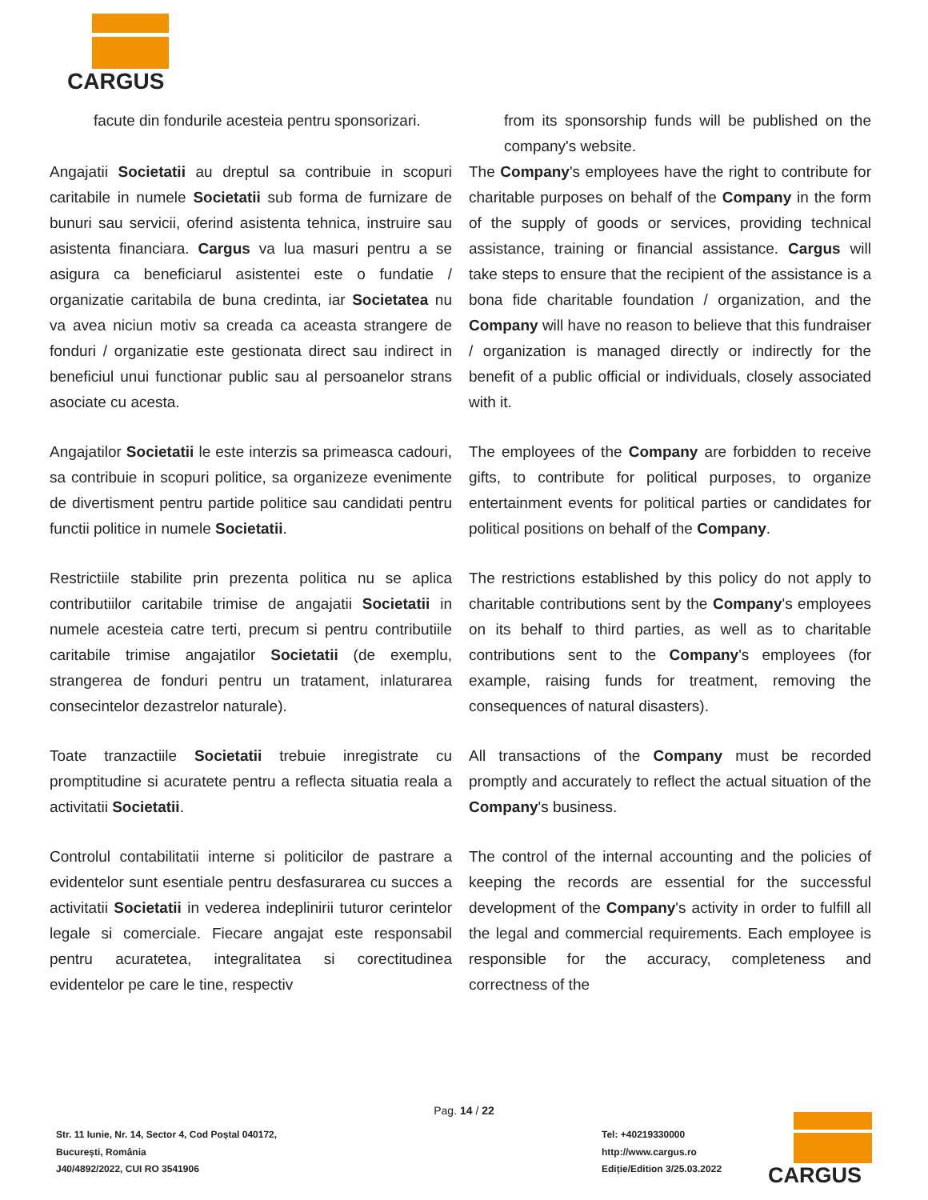CARGUS
facute din fondurile acesteia pentru sponsorizari.
from its sponsorship funds will be published on the company's website.
Angajatii Societatii au dreptul sa contribuie in scopuri caritabile in numele Societatii sub forma de furnizare de bunuri sau servicii, oferind asistenta tehnica, instruire sau asistenta financiara. Cargus va lua masuri pentru a se asigura ca beneficiarul asistentei este o fundatie / organizatie caritabila de buna credinta, iar Societatea nu va avea niciun motiv sa creada ca aceasta strangere de fonduri / organizatie este gestionata direct sau indirect in beneficiul unui functionar public sau al persoanelor strans asociate cu acesta.
The Company's employees have the right to contribute for charitable purposes on behalf of the Company in the form of the supply of goods or services, providing technical assistance, training or financial assistance. Cargus will take steps to ensure that the recipient of the assistance is a bona fide charitable foundation / organization, and the Company will have no reason to believe that this fundraiser / organization is managed directly or indirectly for the benefit of a public official or individuals, closely associated with it.
Angajatilor Societatii le este interzis sa primeasca cadouri, sa contribuie in scopuri politice, sa organizeze evenimente de divertisment pentru partide politice sau candidati pentru functii politice in numele Societatii.
The employees of the Company are forbidden to receive gifts, to contribute for political purposes, to organize entertainment events for political parties or candidates for political positions on behalf of the Company.
Restrictiile stabilite prin prezenta politica nu se aplica contributiilor caritabile trimise de angajatii Societatii in numele acesteia catre terti, precum si pentru contributiile caritabile trimise angajatilor Societatii (de exemplu, strangerea de fonduri pentru un tratament, inlaturarea consecintelor dezastrelor naturale).
The restrictions established by this policy do not apply to charitable contributions sent by the Company's employees on its behalf to third parties, as well as to charitable contributions sent to the Company's employees (for example, raising funds for treatment, removing the consequences of natural disasters).
Toate tranzactiile Societatii trebuie inregistrate cu promptitudine si acuratete pentru a reflecta situatia reala a activitatii Societatii.
All transactions of the Company must be recorded promptly and accurately to reflect the actual situation of the Company's business.
Controlul contabilitatii interne si politicilor de pastrare a evidentelor sunt esentiale pentru desfasurarea cu succes a activitatii Societatii in vederea indeplinirii tuturor cerintelor legale si comerciale. Fiecare angajat este responsabil pentru acuratetea, integralitatea si corectitudinea evidentelor pe care le tine, respectiv
The control of the internal accounting and the policies of keeping the records are essential for the successful development of the Company's activity in order to fulfill all the legal and commercial requirements. Each employee is responsible for the accuracy, completeness and correctness of the
Pag. 14 / 22
Str. 11 Iunie, Nr. 14, Sector 4, Cod Poștal 040172,
București, România
J40/4892/2022, CUI RO 3541906
Tel: +40219330000
http://www.cargus.ro
Ediție/Edition 3/25.03.2022
CARGUS